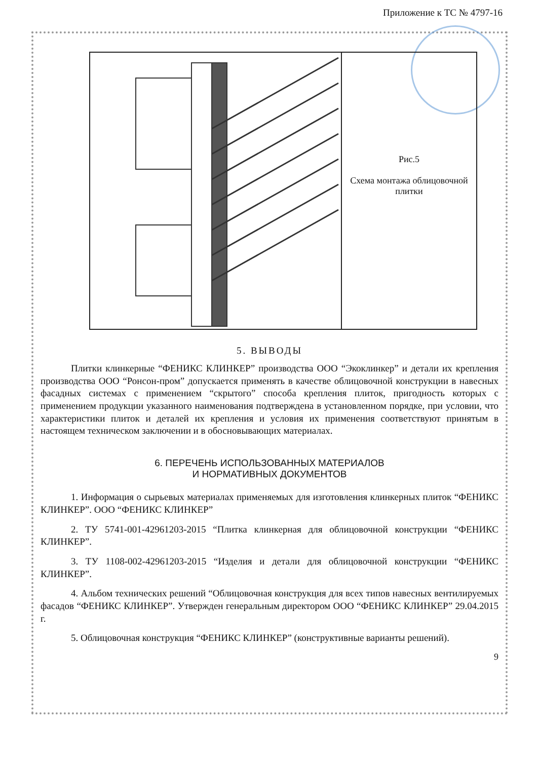Приложение к ТС № 4797-16
Рис.5
Схема монтажа облицовочной плитки
5. ВЫВОДЫ
Плитки клинкерные “ФЕНИКС КЛИНКЕР” производства ООО “Экоклинкер” и детали их крепления производства ООО “Ронсон-пром” допускается применять в качестве облицовочной конструкции в навесных фасадных системах с применением “скрытого” способа крепления плиток, пригодность которых с применением продукции указанного наименования подтверждена в установленном порядке, при условии, что характеристики плиток и деталей их крепления и условия их применения соответствуют принятым в настоящем техническом заключении и в обосновывающих материалах.
6. ПЕРЕЧЕНЬ ИСПОЛЬЗОВАННЫХ МАТЕРИАЛОВ
И НОРМАТИВНЫХ ДОКУМЕНТОВ
1. Информация о сырьевых материалах применяемых для изготовления клинкерных плиток “ФЕНИКС КЛИНКЕР”. ООО “ФЕНИКС КЛИНКЕР”
2. ТУ 5741-001-42961203-2015 “Плитка клинкерная для облицовочной конструкции “ФЕНИКС КЛИНКЕР”.
3. ТУ 1108-002-42961203-2015 “Изделия и детали для облицовочной конструкции “ФЕНИКС КЛИНКЕР”.
4. Альбом технических решений “Облицовочная конструкция для всех типов навесных вентилируемых фасадов “ФЕНИКС КЛИНКЕР”. Утвержден генеральным директором ООО “ФЕНИКС КЛИНКЕР” 29.04.2015 г.
5. Облицовочная конструкция “ФЕНИКС КЛИНКЕР” (конструктивные варианты решений).
9